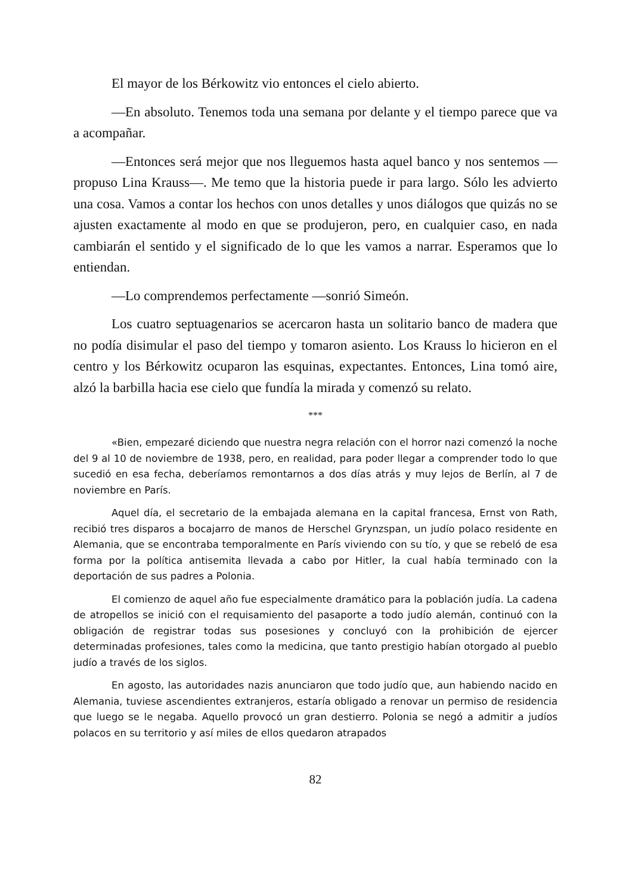El mayor de los Bérkowitz vio entonces el cielo abierto.
—En absoluto. Tenemos toda una semana por delante y el tiempo parece que va a acompañar.
—Entonces será mejor que nos lleguemos hasta aquel banco y nos sentemos —propuso Lina Krauss—. Me temo que la historia puede ir para largo. Sólo les advierto una cosa. Vamos a contar los hechos con unos detalles y unos diálogos que quizás no se ajusten exactamente al modo en que se produjeron, pero, en cualquier caso, en nada cambiarán el sentido y el significado de lo que les vamos a narrar. Esperamos que lo entiendan.
—Lo comprendemos perfectamente —sonrió Simeón.
Los cuatro septuagenarios se acercaron hasta un solitario banco de madera que no podía disimular el paso del tiempo y tomaron asiento. Los Krauss lo hicieron en el centro y los Bérkowitz ocuparon las esquinas, expectantes. Entonces, Lina tomó aire, alzó la barbilla hacia ese cielo que fundía la mirada y comenzó su relato.
***
«Bien, empezaré diciendo que nuestra negra relación con el horror nazi comenzó la noche del 9 al 10 de noviembre de 1938, pero, en realidad, para poder llegar a comprender todo lo que sucedió en esa fecha, deberíamos remontarnos a dos días atrás y muy lejos de Berlín, al 7 de noviembre en París.
Aquel día, el secretario de la embajada alemana en la capital francesa, Ernst von Rath, recibió tres disparos a bocajarro de manos de Herschel Grynzspan, un judío polaco residente en Alemania, que se encontraba temporalmente en París viviendo con su tío, y que se rebeló de esa forma por la política antisemita llevada a cabo por Hitler, la cual había terminado con la deportación de sus padres a Polonia.
El comienzo de aquel año fue especialmente dramático para la población judía. La cadena de atropellos se inició con el requisamiento del pasaporte a todo judío alemán, continuó con la obligación de registrar todas sus posesiones y concluyó con la prohibición de ejercer determinadas profesiones, tales como la medicina, que tanto prestigio habían otorgado al pueblo judío a través de los siglos.
En agosto, las autoridades nazis anunciaron que todo judío que, aun habiendo nacido en Alemania, tuviese ascendientes extranjeros, estaría obligado a renovar un permiso de residencia que luego se le negaba. Aquello provocó un gran destierro. Polonia se negó a admitir a judíos polacos en su territorio y así miles de ellos quedaron atrapados
82